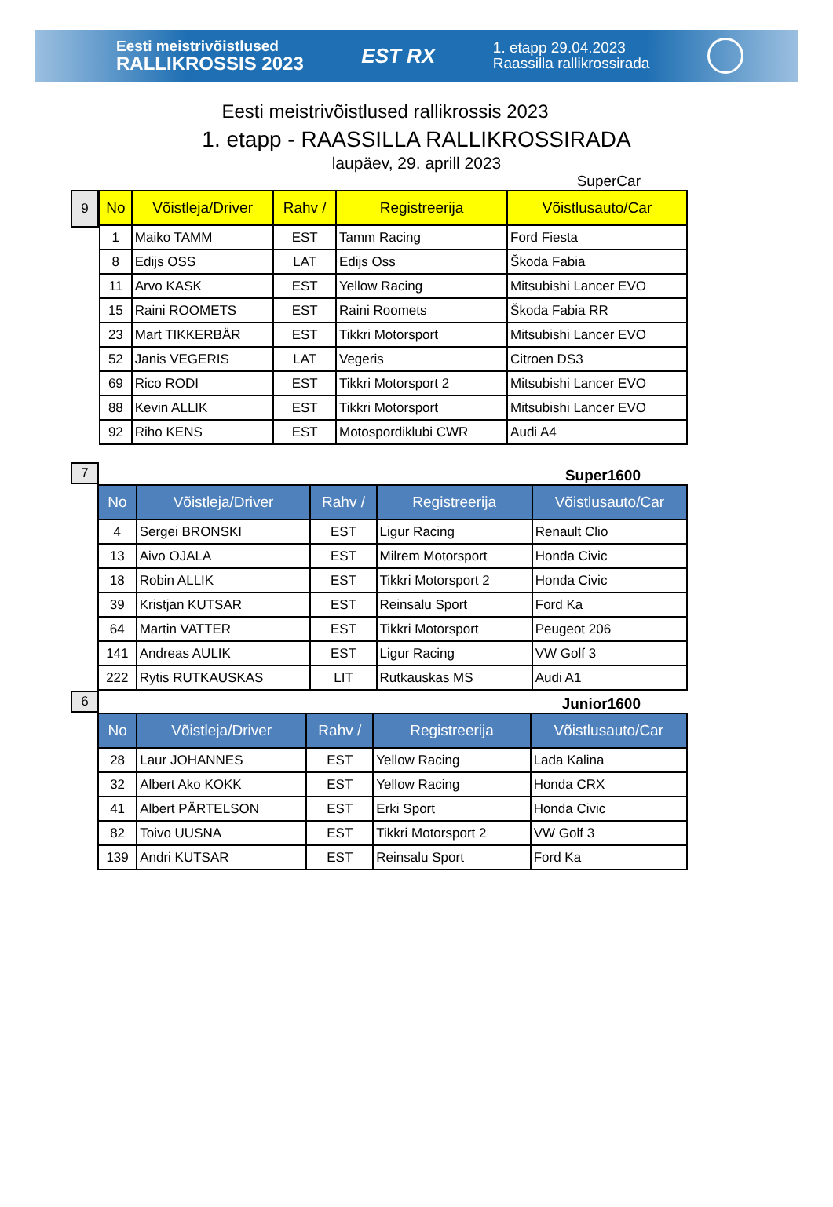Eesti meistrivõistlused
RALLIKROSSIS 2023
EST RX
1. etapp 29.04.2023
Raassilla rallikrossirada
Eesti meistrivõistlused rallikrossis 2023
1. etapp - RAASSILLA RALLIKROSSIRADA
laupäev, 29. aprill 2023
SuperCar
9
| No | Võistleja/Driver | Rahv / | Registreerija | Võistlusauto/Car |
| --- | --- | --- | --- | --- |
| 1 | Maiko TAMM | EST | Tamm Racing | Ford Fiesta |
| 8 | Edijs OSS | LAT | Edijs Oss | Škoda Fabia |
| 11 | Arvo KASK | EST | Yellow Racing | Mitsubishi Lancer EVO |
| 15 | Raini ROOMETS | EST | Raini Roomets | Škoda Fabia RR |
| 23 | Mart TIKKERBÄR | EST | Tikkri Motorsport | Mitsubishi Lancer EVO |
| 52 | Janis VEGERIS | LAT | Vegeris | Citroen DS3 |
| 69 | Rico RODI | EST | Tikkri Motorsport 2 | Mitsubishi Lancer EVO |
| 88 | Kevin ALLIK | EST | Tikkri Motorsport | Mitsubishi Lancer EVO |
| 92 | Riho KENS | EST | Motospordiklubi CWR | Audi A4 |
7
Super1600
| No | Võistleja/Driver | Rahv / | Registreerija | Võistlusauto/Car |
| --- | --- | --- | --- | --- |
| 4 | Sergei BRONSKI | EST | Ligur Racing | Renault Clio |
| 13 | Aivo OJALA | EST | Milrem Motorsport | Honda Civic |
| 18 | Robin ALLIK | EST | Tikkri Motorsport 2 | Honda Civic |
| 39 | Kristjan KUTSAR | EST | Reinsalu Sport | Ford Ka |
| 64 | Martin VATTER | EST | Tikkri Motorsport | Peugeot 206 |
| 141 | Andreas AULIK | EST | Ligur Racing | VW Golf 3 |
| 222 | Rytis RUTKAUSKAS | LIT | Rutkauskas MS | Audi A1 |
6
Junior1600
| No | Võistleja/Driver | Rahv / | Registreerija | Võistlusauto/Car |
| --- | --- | --- | --- | --- |
| 28 | Laur JOHANNES | EST | Yellow Racing | Lada Kalina |
| 32 | Albert Ako KOKK | EST | Yellow Racing | Honda CRX |
| 41 | Albert PÄRTELSON | EST | Erki Sport | Honda Civic |
| 82 | Toivo UUSNA | EST | Tikkri Motorsport 2 | VW Golf 3 |
| 139 | Andri KUTSAR | EST | Reinsalu Sport | Ford Ka |